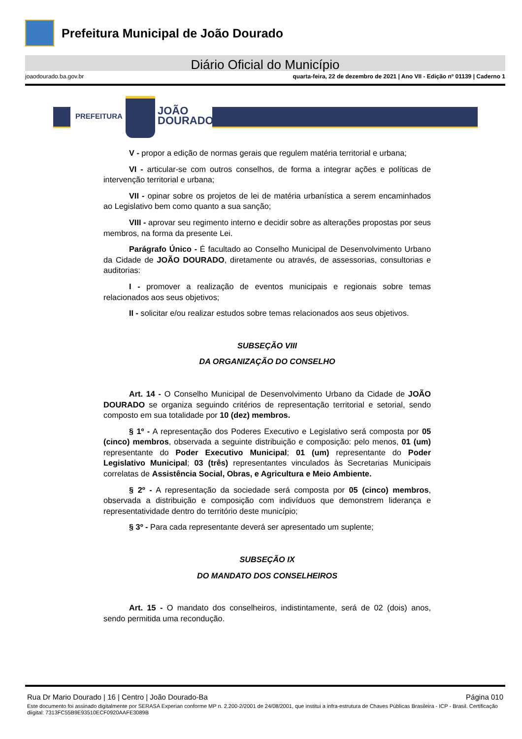Prefeitura Municipal de João Dourado
Diário Oficial do Município
joaodourado.ba.gov.br quarta-feira, 22 de dezembro de 2021 | Ano VII - Edição nº 01139 | Caderno 1
PREFEITURA
JOÃO
DOURADO
V - propor a edição de normas gerais que regulem matéria territorial e urbana;
VI - articular-se com outros conselhos, de forma a integrar ações e políticas de intervenção territorial e urbana;
VII - opinar sobre os projetos de lei de matéria urbanística a serem encaminhados ao Legislativo bem como quanto a sua sanção;
VIII - aprovar seu regimento interno e decidir sobre as alterações propostas por seus membros, na forma da presente Lei.
Parágrafo Único - É facultado ao Conselho Municipal de Desenvolvimento Urbano da Cidade de JOÃO DOURADO, diretamente ou através, de assessorias, consultorias e auditorias:
I - promover a realização de eventos municipais e regionais sobre temas relacionados aos seus objetivos;
II - solicitar e/ou realizar estudos sobre temas relacionados aos seus objetivos.
SUBSEÇÃO VIII
DA ORGANIZAÇÃO DO CONSELHO
Art. 14 - O Conselho Municipal de Desenvolvimento Urbano da Cidade de JOÃO DOURADO se organiza seguindo critérios de representação territorial e setorial, sendo composto em sua totalidade por 10 (dez) membros.
§ 1º - A representação dos Poderes Executivo e Legislativo será composta por 05 (cinco) membros, observada a seguinte distribuição e composição: pelo menos, 01 (um) representante do Poder Executivo Municipal; 01 (um) representante do Poder Legislativo Municipal; 03 (três) representantes vinculados às Secretarias Municipais correlatas de Assistência Social, Obras, e Agricultura e Meio Ambiente.
§ 2º - A representação da sociedade será composta por 05 (cinco) membros, observada a distribuição e composição com indivíduos que demonstrem liderança e representatividade dentro do território deste município;
§ 3º - Para cada representante deverá ser apresentado um suplente;
SUBSEÇÃO IX
DO MANDATO DOS CONSELHEIROS
Art. 15 - O mandato dos conselheiros, indistintamente, será de 02 (dois) anos, sendo permitida uma recondução.
Rua Dr Mario Dourado | 16 | Centro | João Dourado-Ba Página 010
Este documento foi assinado digitalmente por SERASA Experian conforme MP n. 2.200-2/2001 de 24/08/2001, que institui a infra-estrutura de Chaves Públicas Brasileira - ICP - Brasil. Certificação diigital: 7313FC55B9E93510ECF0920AAFE3089B